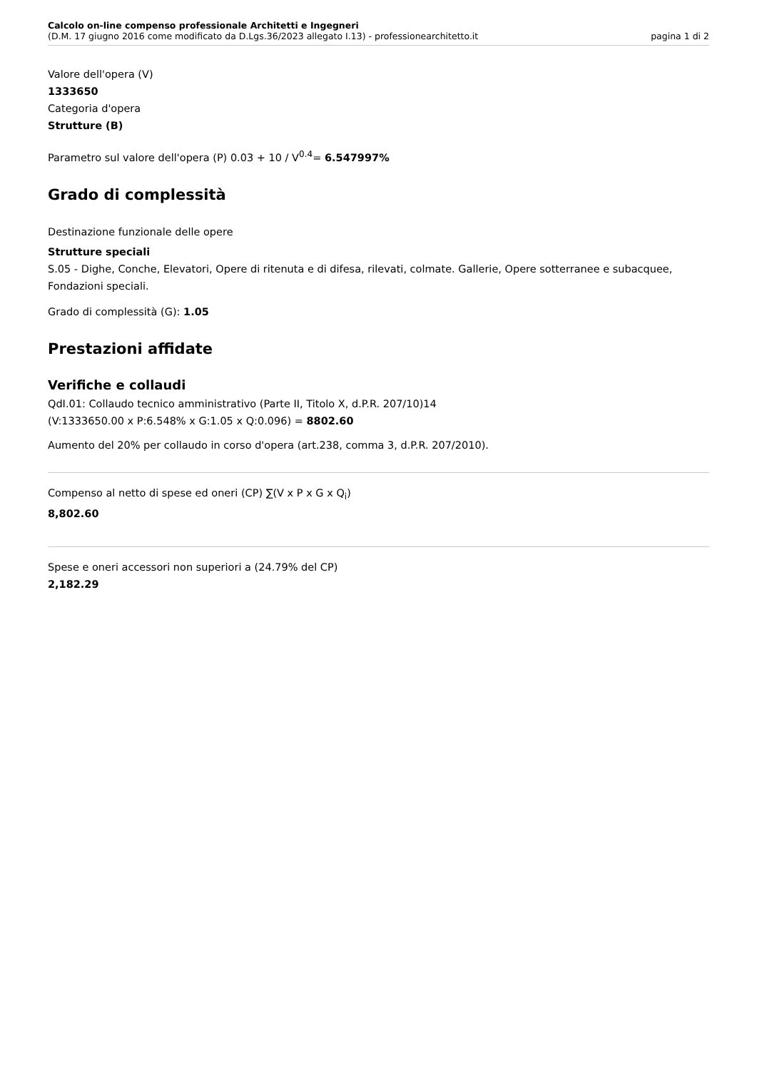Calcolo on-line compenso professionale Architetti e Ingegneri
(D.M. 17 giugno 2016 come modificato da D.Lgs.36/2023 allegato I.13) - professionearchitetto.it
pagina 1 di 2
Valore dell'opera (V)
1333650
Categoria d'opera
Strutture (B)
Parametro sul valore dell'opera (P) 0.03 + 10 / V<sup>0.4</sup>= 6.547997%
Grado di complessità
Destinazione funzionale delle opere
Strutture speciali
S.05 - Dighe, Conche, Elevatori, Opere di ritenuta e di difesa, rilevati, colmate. Gallerie, Opere sotterranee e subacquee, Fondazioni speciali.
Grado di complessità (G): 1.05
Prestazioni affidate
Verifiche e collaudi
QdI.01: Collaudo tecnico amministrativo (Parte II, Titolo X, d.P.R. 207/10)14
(V:1333650.00 x P:6.548% x G:1.05 x Q:0.096) = 8802.60
Aumento del 20% per collaudo in corso d'opera (art.238, comma 3, d.P.R. 207/2010).
Compenso al netto di spese ed oneri (CP) ∑(V x P x G x Q<sub>i</sub>)
8,802.60
Spese e oneri accessori non superiori a (24.79% del CP)
2,182.29